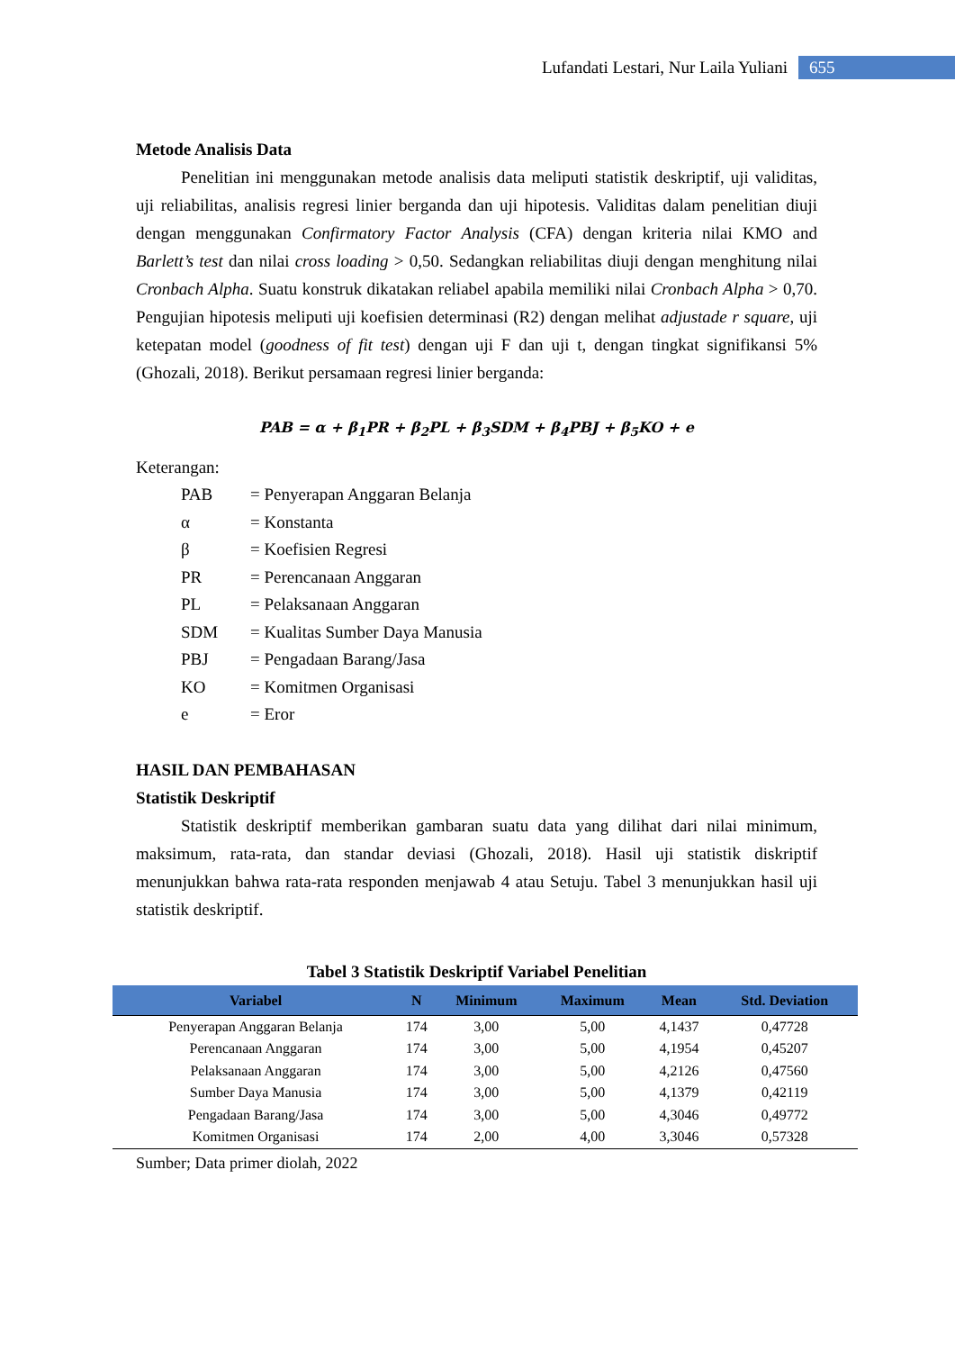Lufandati Lestari, Nur Laila Yuliani 655
Metode Analisis Data
Penelitian ini menggunakan metode analisis data meliputi statistik deskriptif, uji validitas, uji reliabilitas, analisis regresi linier berganda dan uji hipotesis. Validitas dalam penelitian diuji dengan menggunakan Confirmatory Factor Analysis (CFA) dengan kriteria nilai KMO and Barlett’s test dan nilai cross loading > 0,50. Sedangkan reliabilitas diuji dengan menghitung nilai Cronbach Alpha. Suatu konstruk dikatakan reliabel apabila memiliki nilai Cronbach Alpha > 0,70. Pengujian hipotesis meliputi uji koefisien determinasi (R2) dengan melihat adjustade r square, uji ketepatan model (goodness of fit test) dengan uji F dan uji t, dengan tingkat signifikansi 5% (Ghozali, 2018). Berikut persamaan regresi linier berganda:
PAB = α + β<sub>1</sub>PR + β<sub>2</sub>PL + β<sub>3</sub>SDM + β<sub>4</sub>PBJ + β<sub>5</sub>KO + e
Keterangan:
| PAB | = Penyerapan Anggaran Belanja |
| α | = Konstanta |
| β | = Koefisien Regresi |
| PR | = Perencanaan Anggaran |
| PL | = Pelaksanaan Anggaran |
| SDM | = Kualitas Sumber Daya Manusia |
| PBJ | = Pengadaan Barang/Jasa |
| KO | = Komitmen Organisasi |
| e | = Eror |
HASIL DAN PEMBAHASAN
Statistik Deskriptif
Statistik deskriptif memberikan gambaran suatu data yang dilihat dari nilai minimum, maksimum, rata-rata, dan standar deviasi (Ghozali, 2018). Hasil uji statistik diskriptif menunjukkan bahwa rata-rata responden menjawab 4 atau Setuju. Tabel 3 menunjukkan hasil uji statistik deskriptif.
Tabel 3 Statistik Deskriptif Variabel Penelitian
| Variabel | N | Minimum | Maximum | Mean | Std. Deviation |
| --- | --- | --- | --- | --- | --- |
| Penyerapan Anggaran Belanja | 174 | 3,00 | 5,00 | 4,1437 | 0,47728 |
| Perencanaan Anggaran | 174 | 3,00 | 5,00 | 4,1954 | 0,45207 |
| Pelaksanaan Anggaran | 174 | 3,00 | 5,00 | 4,2126 | 0,47560 |
| Sumber Daya Manusia | 174 | 3,00 | 5,00 | 4,1379 | 0,42119 |
| Pengadaan Barang/Jasa | 174 | 3,00 | 5,00 | 4,3046 | 0,49772 |
| Komitmen Organisasi | 174 | 2,00 | 4,00 | 3,3046 | 0,57328 |
Sumber; Data primer diolah, 2022